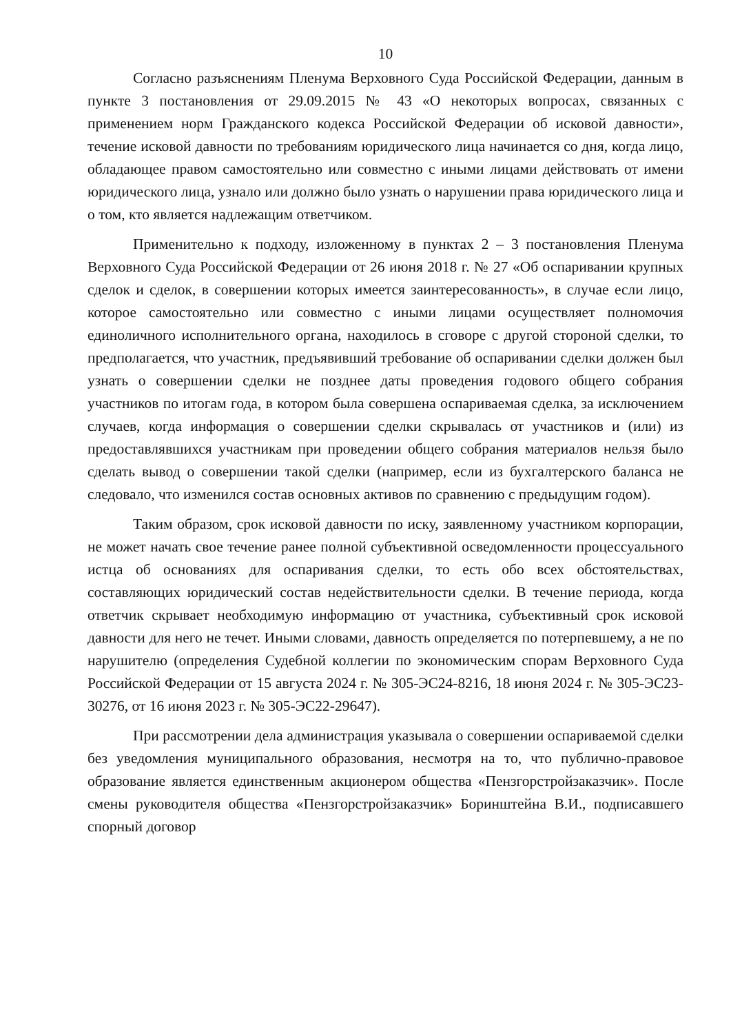10
Согласно разъяснениям Пленума Верховного Суда Российской Федерации, данным в пункте 3 постановления от 29.09.2015 № 43 «О некоторых вопросах, связанных с применением норм Гражданского кодекса Российской Федерации об исковой давности», течение исковой давности по требованиям юридического лица начинается со дня, когда лицо, обладающее правом самостоятельно или совместно с иными лицами действовать от имени юридического лица, узнало или должно было узнать о нарушении права юридического лица и о том, кто является надлежащим ответчиком.
Применительно к подходу, изложенному в пунктах 2 – 3 постановления Пленума Верховного Суда Российской Федерации от 26 июня 2018 г. № 27 «Об оспаривании крупных сделок и сделок, в совершении которых имеется заинтересованность», в случае если лицо, которое самостоятельно или совместно с иными лицами осуществляет полномочия единоличного исполнительного органа, находилось в сговоре с другой стороной сделки, то предполагается, что участник, предъявивший требование об оспаривании сделки должен был узнать о совершении сделки не позднее даты проведения годового общего собрания участников по итогам года, в котором была совершена оспариваемая сделка, за исключением случаев, когда информация о совершении сделки скрывалась от участников и (или) из предоставлявшихся участникам при проведении общего собрания материалов нельзя было сделать вывод о совершении такой сделки (например, если из бухгалтерского баланса не следовало, что изменился состав основных активов по сравнению с предыдущим годом).
Таким образом, срок исковой давности по иску, заявленному участником корпорации, не может начать свое течение ранее полной субъективной осведомленности процессуального истца об основаниях для оспаривания сделки, то есть обо всех обстоятельствах, составляющих юридический состав недействительности сделки. В течение периода, когда ответчик скрывает необходимую информацию от участника, субъективный срок исковой давности для него не течет. Иными словами, давность определяется по потерпевшему, а не по нарушителю (определения Судебной коллегии по экономическим спорам Верховного Суда Российской Федерации от 15 августа 2024 г. № 305-ЭС24-8216, 18 июня 2024 г. № 305-ЭС23-30276, от 16 июня 2023 г. № 305-ЭС22-29647).
При рассмотрении дела администрация указывала о совершении оспариваемой сделки без уведомления муниципального образования, несмотря на то, что публично-правовое образование является единственным акционером общества «Пензгорстройзаказчик». После смены руководителя общества «Пензгорстройзаказчик» Боринштейна В.И., подписавшего спорный договор